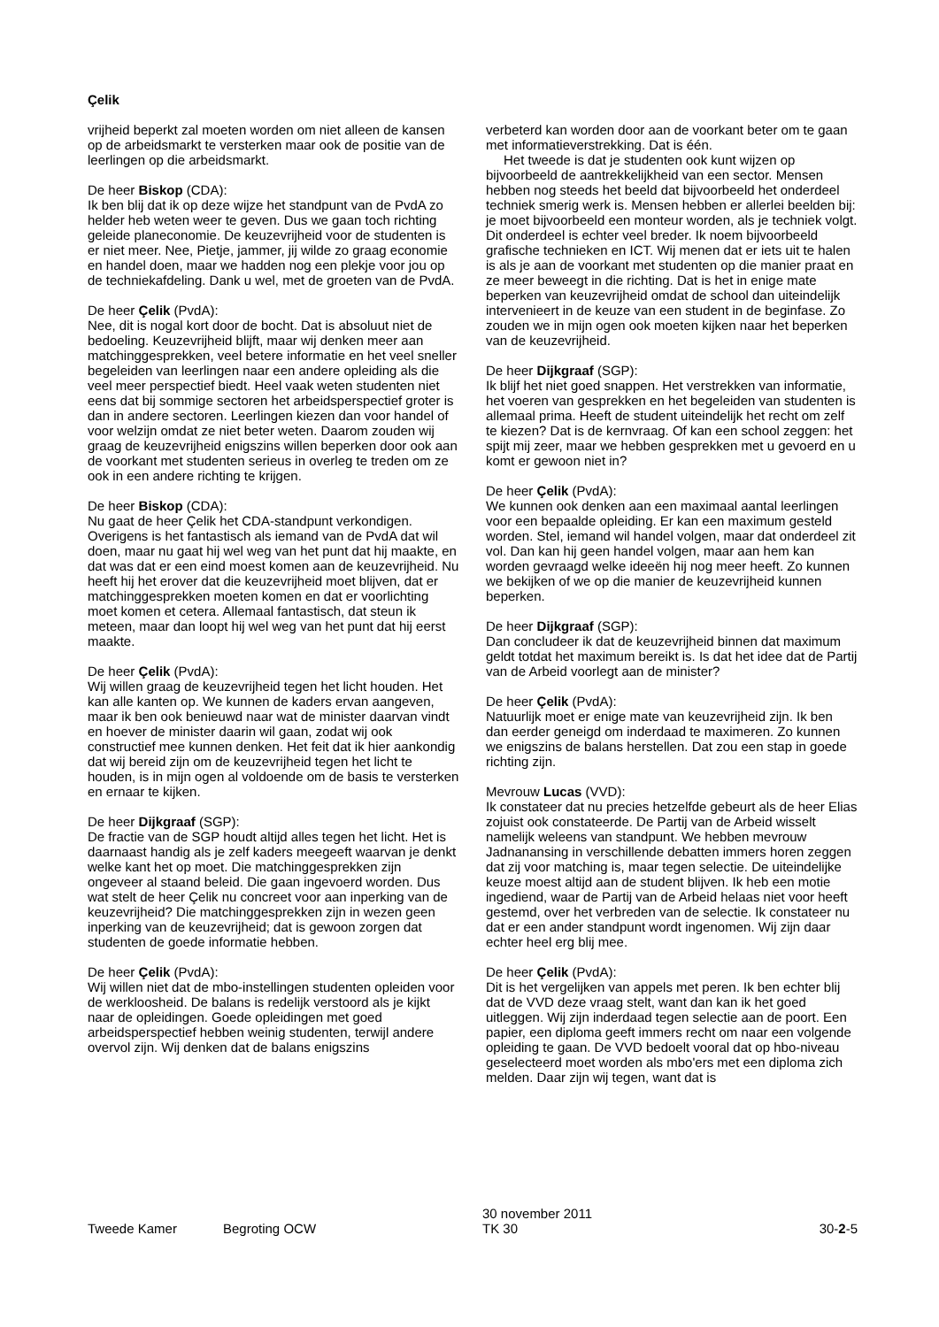Çelik
vrijheid beperkt zal moeten worden om niet alleen de kansen op de arbeidsmarkt te versterken maar ook de positie van de leerlingen op die arbeidsmarkt.
De heer Biskop (CDA):
Ik ben blij dat ik op deze wijze het standpunt van de PvdA zo helder heb weten weer te geven. Dus we gaan toch richting geleide planeconomie. De keuzevrijheid voor de studenten is er niet meer. Nee, Pietje, jammer, jij wilde zo graag economie en handel doen, maar we hadden nog een plekje voor jou op de techniekafdeling. Dank u wel, met de groeten van de PvdA.
De heer Çelik (PvdA):
Nee, dit is nogal kort door de bocht. Dat is absoluut niet de bedoeling. Keuzevrijheid blijft, maar wij denken meer aan matchinggesprekken, veel betere informatie en het veel sneller begeleiden van leerlingen naar een andere opleiding als die veel meer perspectief biedt. Heel vaak weten studenten niet eens dat bij sommige sectoren het arbeidsperspectief groter is dan in andere sectoren. Leerlingen kiezen dan voor handel of voor welzijn omdat ze niet beter weten. Daarom zouden wij graag de keuzevrijheid enigszins willen beperken door ook aan de voorkant met studenten serieus in overleg te treden om ze ook in een andere richting te krijgen.
De heer Biskop (CDA):
Nu gaat de heer Çelik het CDA-standpunt verkondigen. Overigens is het fantastisch als iemand van de PvdA dat wil doen, maar nu gaat hij wel weg van het punt dat hij maakte, en dat was dat er een eind moest komen aan de keuzevrijheid. Nu heeft hij het erover dat die keuzevrijheid moet blijven, dat er matchinggesprekken moeten komen en dat er voorlichting moet komen et cetera. Allemaal fantastisch, dat steun ik meteen, maar dan loopt hij wel weg van het punt dat hij eerst maakte.
De heer Çelik (PvdA):
Wij willen graag de keuzevrijheid tegen het licht houden. Het kan alle kanten op. We kunnen de kaders ervan aangeven, maar ik ben ook benieuwd naar wat de minister daarvan vindt en hoever de minister daarin wil gaan, zodat wij ook constructief mee kunnen denken. Het feit dat ik hier aankondig dat wij bereid zijn om de keuzevrijheid tegen het licht te houden, is in mijn ogen al voldoende om de basis te versterken en ernaar te kijken.
De heer Dijkgraaf (SGP):
De fractie van de SGP houdt altijd alles tegen het licht. Het is daarnaast handig als je zelf kaders meegeeft waarvan je denkt welke kant het op moet. Die matchinggesprekken zijn ongeveer al staand beleid. Die gaan ingevoerd worden. Dus wat stelt de heer Çelik nu concreet voor aan inperking van de keuzevrijheid? Die matchinggesprekken zijn in wezen geen inperking van de keuzevrijheid; dat is gewoon zorgen dat studenten de goede informatie hebben.
De heer Çelik (PvdA):
Wij willen niet dat de mbo-instellingen studenten opleiden voor de werkloosheid. De balans is redelijk verstoord als je kijkt naar de opleidingen. Goede opleidingen met goed arbeidsperspectief hebben weinig studenten, terwijl andere overvol zijn. Wij denken dat de balans enigszins
verbeterd kan worden door aan de voorkant beter om te gaan met informatieverstrekking. Dat is één.
Het tweede is dat je studenten ook kunt wijzen op bijvoorbeeld de aantrekkelijkheid van een sector. Mensen hebben nog steeds het beeld dat bijvoorbeeld het onderdeel techniek smerig werk is. Mensen hebben er allerlei beelden bij: je moet bijvoorbeeld een monteur worden, als je techniek volgt. Dit onderdeel is echter veel breder. Ik noem bijvoorbeeld grafische technieken en ICT. Wij menen dat er iets uit te halen is als je aan de voorkant met studenten op die manier praat en ze meer beweegt in die richting. Dat is het in enige mate beperken van keuzevrijheid omdat de school dan uiteindelijk intervenieert in de keuze van een student in de beginfase. Zo zouden we in mijn ogen ook moeten kijken naar het beperken van de keuzevrijheid.
De heer Dijkgraaf (SGP):
Ik blijf het niet goed snappen. Het verstrekken van informatie, het voeren van gesprekken en het begeleiden van studenten is allemaal prima. Heeft de student uiteindelijk het recht om zelf te kiezen? Dat is de kernvraag. Of kan een school zeggen: het spijt mij zeer, maar we hebben gesprekken met u gevoerd en u komt er gewoon niet in?
De heer Çelik (PvdA):
We kunnen ook denken aan een maximaal aantal leerlingen voor een bepaalde opleiding. Er kan een maximum gesteld worden. Stel, iemand wil handel volgen, maar dat onderdeel zit vol. Dan kan hij geen handel volgen, maar aan hem kan worden gevraagd welke ideeën hij nog meer heeft. Zo kunnen we bekijken of we op die manier de keuzevrijheid kunnen beperken.
De heer Dijkgraaf (SGP):
Dan concludeer ik dat de keuzevrijheid binnen dat maximum geldt totdat het maximum bereikt is. Is dat het idee dat de Partij van de Arbeid voorlegt aan de minister?
De heer Çelik (PvdA):
Natuurlijk moet er enige mate van keuzevrijheid zijn. Ik ben dan eerder geneigd om inderdaad te maximeren. Zo kunnen we enigszins de balans herstellen. Dat zou een stap in goede richting zijn.
Mevrouw Lucas (VVD):
Ik constateer dat nu precies hetzelfde gebeurt als de heer Elias zojuist ook constateerde. De Partij van de Arbeid wisselt namelijk weleens van standpunt. We hebben mevrouw Jadnanansing in verschillende debatten immers horen zeggen dat zij voor matching is, maar tegen selectie. De uiteindelijke keuze moest altijd aan de student blijven. Ik heb een motie ingediend, waar de Partij van de Arbeid helaas niet voor heeft gestemd, over het verbreden van de selectie. Ik constateer nu dat er een ander standpunt wordt ingenomen. Wij zijn daar echter heel erg blij mee.
De heer Çelik (PvdA):
Dit is het vergelijken van appels met peren. Ik ben echter blij dat de VVD deze vraag stelt, want dan kan ik het goed uitleggen. Wij zijn inderdaad tegen selectie aan de poort. Een papier, een diploma geeft immers recht om naar een volgende opleiding te gaan. De VVD bedoelt vooral dat op hbo-niveau geselecteerd moet worden als mbo'ers met een diploma zich melden. Daar zijn wij tegen, want dat is
Tweede Kamer Begroting OCW
30 november 2011
TK 30
30-2-5